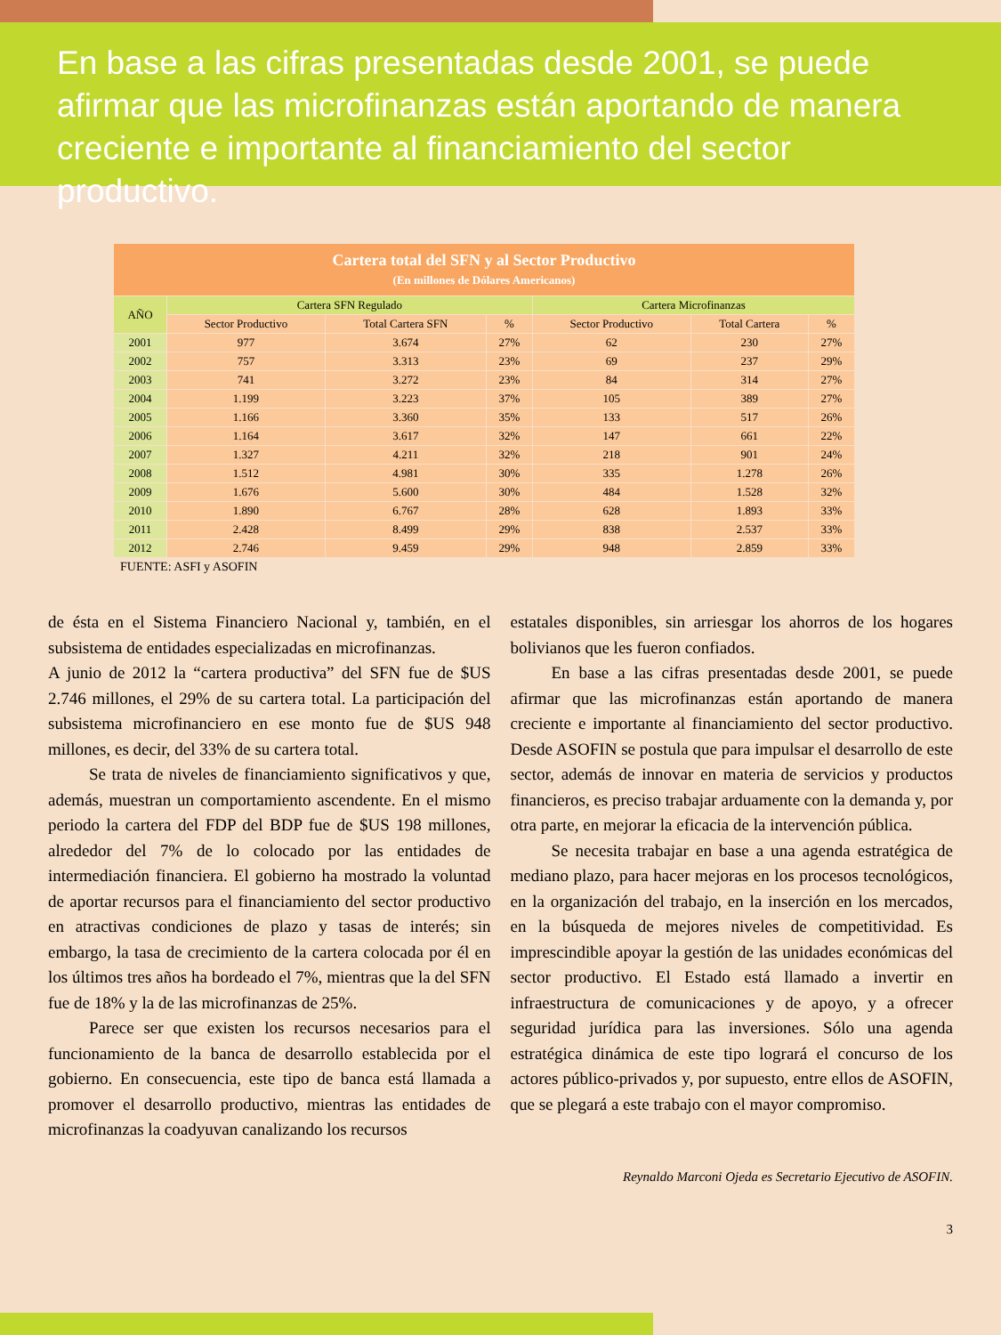En base a las cifras presentadas desde 2001, se puede afirmar que las microfinanzas están aportando de manera creciente e importante al financiamiento del sector productivo.
| Cartera total del SFN y al Sector Productivo (En millones de Dólares Americanos) | | | | | | |
| --- | --- | --- | --- | --- | --- | --- |
| AÑO | Cartera SFN Regulado | | | Cartera Microfinanzas | | |
| | Sector Productivo | Total Cartera SFN | % | Sector Productivo | Total Cartera | % |
| 2001 | 977 | 3.674 | 27% | 62 | 230 | 27% |
| 2002 | 757 | 3.313 | 23% | 69 | 237 | 29% |
| 2003 | 741 | 3.272 | 23% | 84 | 314 | 27% |
| 2004 | 1.199 | 3.223 | 37% | 105 | 389 | 27% |
| 2005 | 1.166 | 3.360 | 35% | 133 | 517 | 26% |
| 2006 | 1.164 | 3.617 | 32% | 147 | 661 | 22% |
| 2007 | 1.327 | 4.211 | 32% | 218 | 901 | 24% |
| 2008 | 1.512 | 4.981 | 30% | 335 | 1.278 | 26% |
| 2009 | 1.676 | 5.600 | 30% | 484 | 1.528 | 32% |
| 2010 | 1.890 | 6.767 | 28% | 628 | 1.893 | 33% |
| 2011 | 2.428 | 8.499 | 29% | 838 | 2.537 | 33% |
| 2012 | 2.746 | 9.459 | 29% | 948 | 2.859 | 33% |
FUENTE: ASFI y ASOFIN
de ésta en el Sistema Financiero Nacional y, también, en el subsistema de entidades especializadas en microfinanzas.
A junio de 2012 la “cartera productiva” del SFN fue de $US 2.746 millones, el 29% de su cartera total. La participación del subsistema microfinanciero en ese monto fue de $US 948 millones, es decir, del 33% de su cartera total.
Se trata de niveles de financiamiento significativos y que, además, muestran un comportamiento ascendente. En el mismo periodo la cartera del FDP del BDP fue de $US 198 millones, alrededor del 7% de lo colocado por las entidades de intermediación financiera. El gobierno ha mostrado la voluntad de aportar recursos para el financiamiento del sector productivo en atractivas condiciones de plazo y tasas de interés; sin embargo, la tasa de crecimiento de la cartera colocada por él en los últimos tres años ha bordeado el 7%, mientras que la del SFN fue de 18% y la de las microfinanzas de 25%.
Parece ser que existen los recursos necesarios para el funcionamiento de la banca de desarrollo establecida por el gobierno. En consecuencia, este tipo de banca está llamada a promover el desarrollo productivo, mientras las entidades de microfinanzas la coadyuvan canalizando los recursos
estatales disponibles, sin arriesgar los ahorros de los hogares bolivianos que les fueron confiados.
En base a las cifras presentadas desde 2001, se puede afirmar que las microfinanzas están aportando de manera creciente e importante al financiamiento del sector productivo. Desde ASOFIN se postula que para impulsar el desarrollo de este sector, además de innovar en materia de servicios y productos financieros, es preciso trabajar arduamente con la demanda y, por otra parte, en mejorar la eficacia de la intervención pública.
Se necesita trabajar en base a una agenda estratégica de mediano plazo, para hacer mejoras en los procesos tecnológicos, en la organización del trabajo, en la inserción en los mercados, en la búsqueda de mejores niveles de competitividad. Es imprescindible apoyar la gestión de las unidades económicas del sector productivo. El Estado está llamado a invertir en infraestructura de comunicaciones y de apoyo, y a ofrecer seguridad jurídica para las inversiones. Sólo una agenda estratégica dinámica de este tipo logrará el concurso de los actores público-privados y, por supuesto, entre ellos de ASOFIN, que se plegará a este trabajo con el mayor compromiso.
Reynaldo Marconi Ojeda es Secretario Ejecutivo de ASOFIN.
3